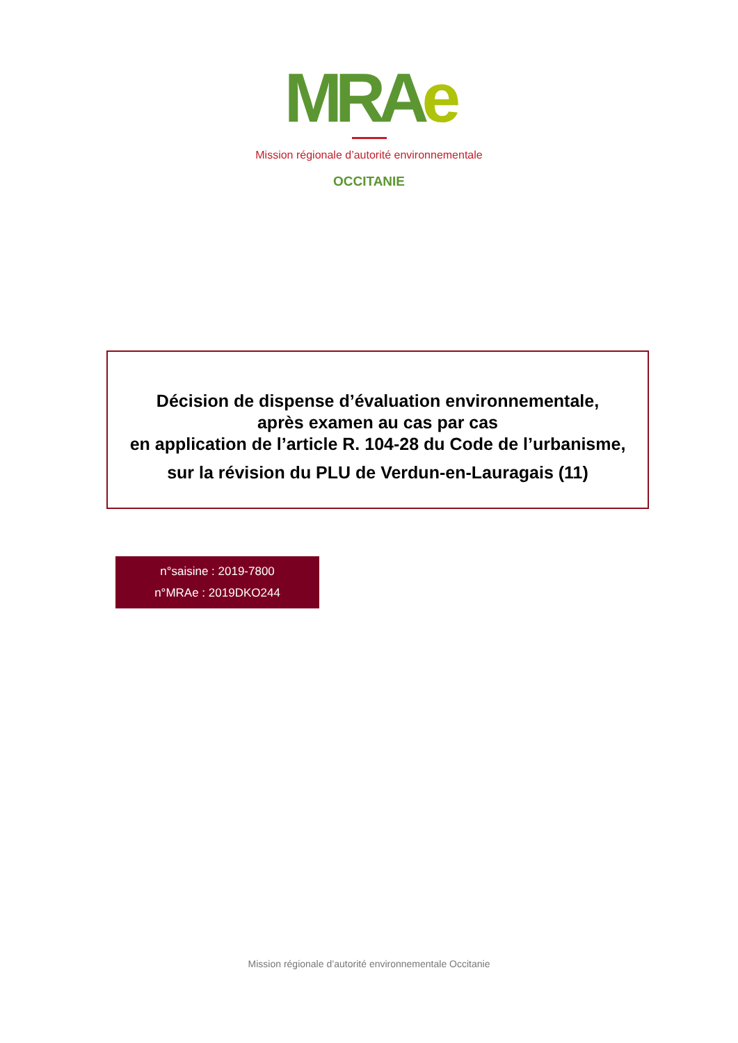MRAe
Mission régionale d’autorité environnementale
OCCITANIE
Décision de dispense d’évaluation environnementale,
après examen au cas par cas
en application de l’article R. 104-28 du Code de l’urbanisme,
sur la révision du PLU de Verdun-en-Lauragais (11)
n°saisine : 2019-7800
n°MRAe : 2019DKO244
Mission régionale d’autorité environnementale Occitanie